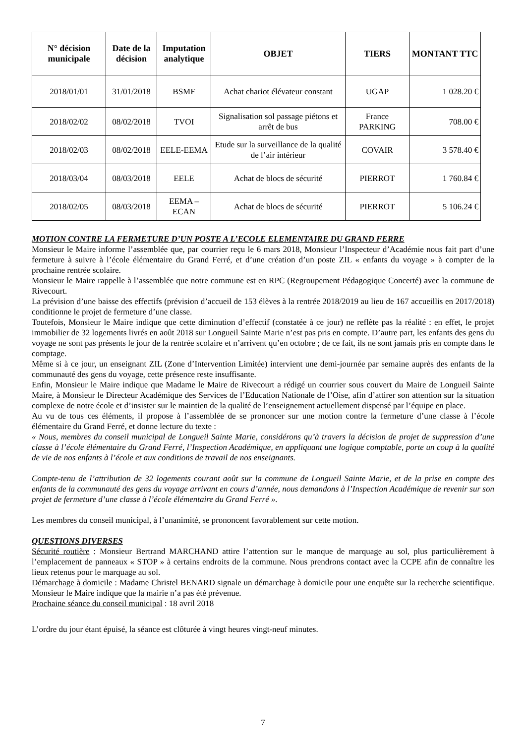| N° décision municipale | Date de la décision | Imputation analytique | OBJET | TIERS | MONTANT TTC |
| --- | --- | --- | --- | --- | --- |
| 2018/01/01 | 31/01/2018 | BSMF | Achat chariot élévateur constant | UGAP | 1 028.20 € |
| 2018/02/02 | 08/02/2018 | TVOI | Signalisation sol passage piétons et arrêt de bus | France PARKING | 708.00 € |
| 2018/02/03 | 08/02/2018 | EELE-EEMA | Etude sur la surveillance de la qualité de l’air intérieur | COVAIR | 3 578.40 € |
| 2018/03/04 | 08/03/2018 | EELE | Achat de blocs de sécurité | PIERROT | 1 760.84 € |
| 2018/02/05 | 08/03/2018 | EEMA – ECAN | Achat de blocs de sécurité | PIERROT | 5 106.24 € |
MOTION CONTRE LA FERMETURE D’UN POSTE A L’ECOLE ELEMENTAIRE DU GRAND FERRE
Monsieur le Maire informe l’assemblée que, par courrier reçu le 6 mars 2018, Monsieur l’Inspecteur d’Académie nous fait part d’une fermeture à suivre à l’école élémentaire du Grand Ferré, et d’une création d’un poste ZIL « enfants du voyage » à compter de la prochaine rentrée scolaire.
Monsieur le Maire rappelle à l’assemblée que notre commune est en RPC (Regroupement Pédagogique Concerté) avec la commune de Rivecourt.
La prévision d’une baisse des effectifs (prévision d’accueil de 153 élèves à la rentrée 2018/2019 au lieu de 167 accueillis en 2017/2018) conditionne le projet de fermeture d’une classe.
Toutefois, Monsieur le Maire indique que cette diminution d’effectif (constatée à ce jour) ne reflète pas la réalité : en effet, le projet immobilier de 32 logements livrés en août 2018 sur Longueil Sainte Marie n’est pas pris en compte. D’autre part, les enfants des gens du voyage ne sont pas présents le jour de la rentrée scolaire et n’arrivent qu’en octobre ; de ce fait, ils ne sont jamais pris en compte dans le comptage.
Même si à ce jour, un enseignant ZIL (Zone d’Intervention Limitée) intervient une demi-journée par semaine auprès des enfants de la communauté des gens du voyage, cette présence reste insuffisante.
Enfin, Monsieur le Maire indique que Madame le Maire de Rivecourt a rédigé un courrier sous couvert du Maire de Longueil Sainte Maire, à Monsieur le Directeur Académique des Services de l’Education Nationale de l’Oise, afin d’attirer son attention sur la situation complexe de notre école et d’insister sur le maintien de la qualité de l’enseignement actuellement dispensé par l’équipe en place.
Au vu de tous ces éléments, il propose à l’assemblée de se prononcer sur une motion contre la fermeture d’une classe à l’école élémentaire du Grand Ferré, et donne lecture du texte :
« Nous, membres du conseil municipal de Longueil Sainte Marie, considérons qu’à travers la décision de projet de suppression d’une classe à l’école élémentaire du Grand Ferré, l’Inspection Académique, en appliquant une logique comptable, porte un coup à la qualité de vie de nos enfants à l’école et aux conditions de travail de nos enseignants.
Compte-tenu de l’attribution de 32 logements courant août sur la commune de Longueil Sainte Marie, et de la prise en compte des enfants de la communauté des gens du voyage arrivant en cours d’année, nous demandons à l’Inspection Académique de revenir sur son projet de fermeture d’une classe à l’école élémentaire du Grand Ferré ».
Les membres du conseil municipal, à l’unanimité, se prononcent favorablement sur cette motion.
QUESTIONS DIVERSES
Sécurité routière : Monsieur Bertrand MARCHAND attire l’attention sur le manque de marquage au sol, plus particulièrement à l’emplacement de panneaux « STOP » à certains endroits de la commune. Nous prendrons contact avec la CCPE afin de connaître les lieux retenus pour le marquage au sol.
Démarchage à domicile : Madame Christel BENARD signale un démarchage à domicile pour une enquête sur la recherche scientifique. Monsieur le Maire indique que la mairie n’a pas été prévenue.
Prochaine séance du conseil municipal : 18 avril 2018
L’ordre du jour étant épuisé, la séance est clôturée à vingt heures vingt-neuf minutes.
7